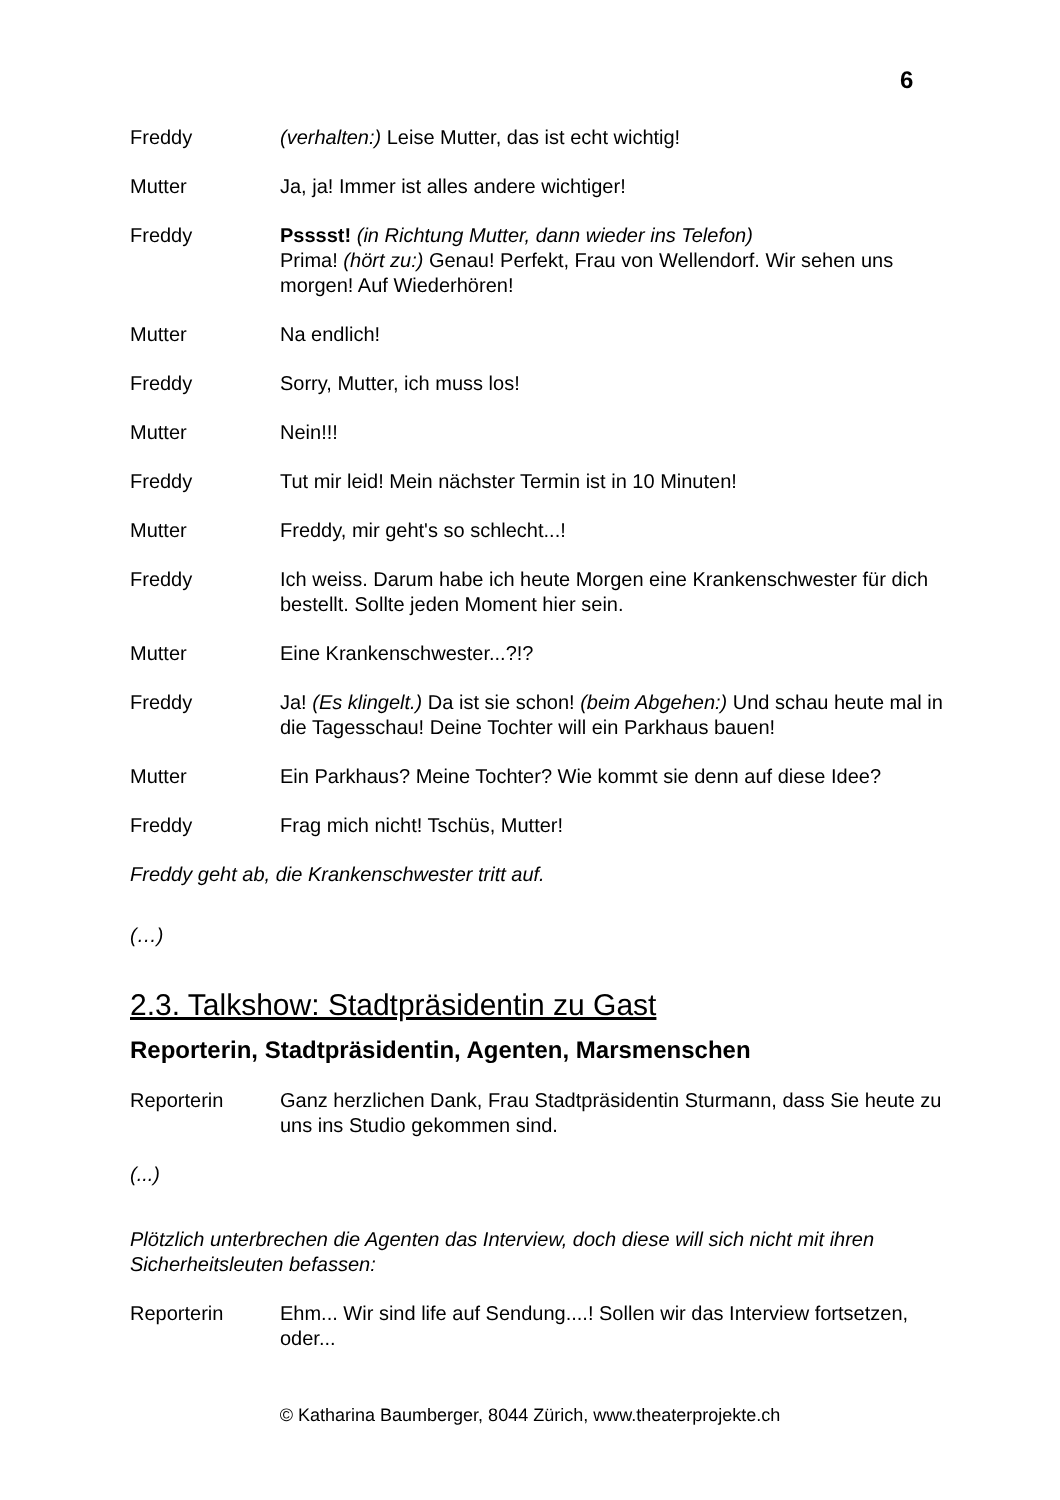6
Freddy (verhalten:) Leise Mutter, das ist echt wichtig!
Mutter Ja, ja! Immer ist alles andere wichtiger!
Freddy Psssst! (in Richtung Mutter, dann wieder ins Telefon)
Prima! (hört zu:) Genau! Perfekt, Frau von Wellendorf. Wir sehen uns morgen! Auf Wiederhören!
Mutter Na endlich!
Freddy Sorry, Mutter, ich muss los!
Mutter Nein!!!
Freddy Tut mir leid! Mein nächster Termin ist in 10 Minuten!
Mutter Freddy, mir geht's so schlecht...!
Freddy Ich weiss. Darum habe ich heute Morgen eine Krankenschwester für dich bestellt. Sollte jeden Moment hier sein.
Mutter Eine Krankenschwester...?!?
Freddy Ja! (Es klingelt.) Da ist sie schon! (beim Abgehen:) Und schau heute mal in die Tagesschau! Deine Tochter will ein Parkhaus bauen!
Mutter Ein Parkhaus? Meine Tochter? Wie kommt sie denn auf diese Idee?
Freddy Frag mich nicht! Tschüs, Mutter!
Freddy geht ab, die Krankenschwester tritt auf.
(…)
2.3. Talkshow: Stadtpräsidentin zu Gast
Reporterin, Stadtpräsidentin, Agenten, Marsmenschen
Reporterin Ganz herzlichen Dank, Frau Stadtpräsidentin Sturmann, dass Sie heute zu uns ins Studio gekommen sind.
(...)
Plötzlich unterbrechen die Agenten das Interview, doch diese will sich nicht mit ihren Sicherheitsleuten befassen:
Reporterin Ehm... Wir sind life auf Sendung....! Sollen wir das Interview fortsetzen, oder...
© Katharina Baumberger, 8044 Zürich, www.theaterprojekte.ch